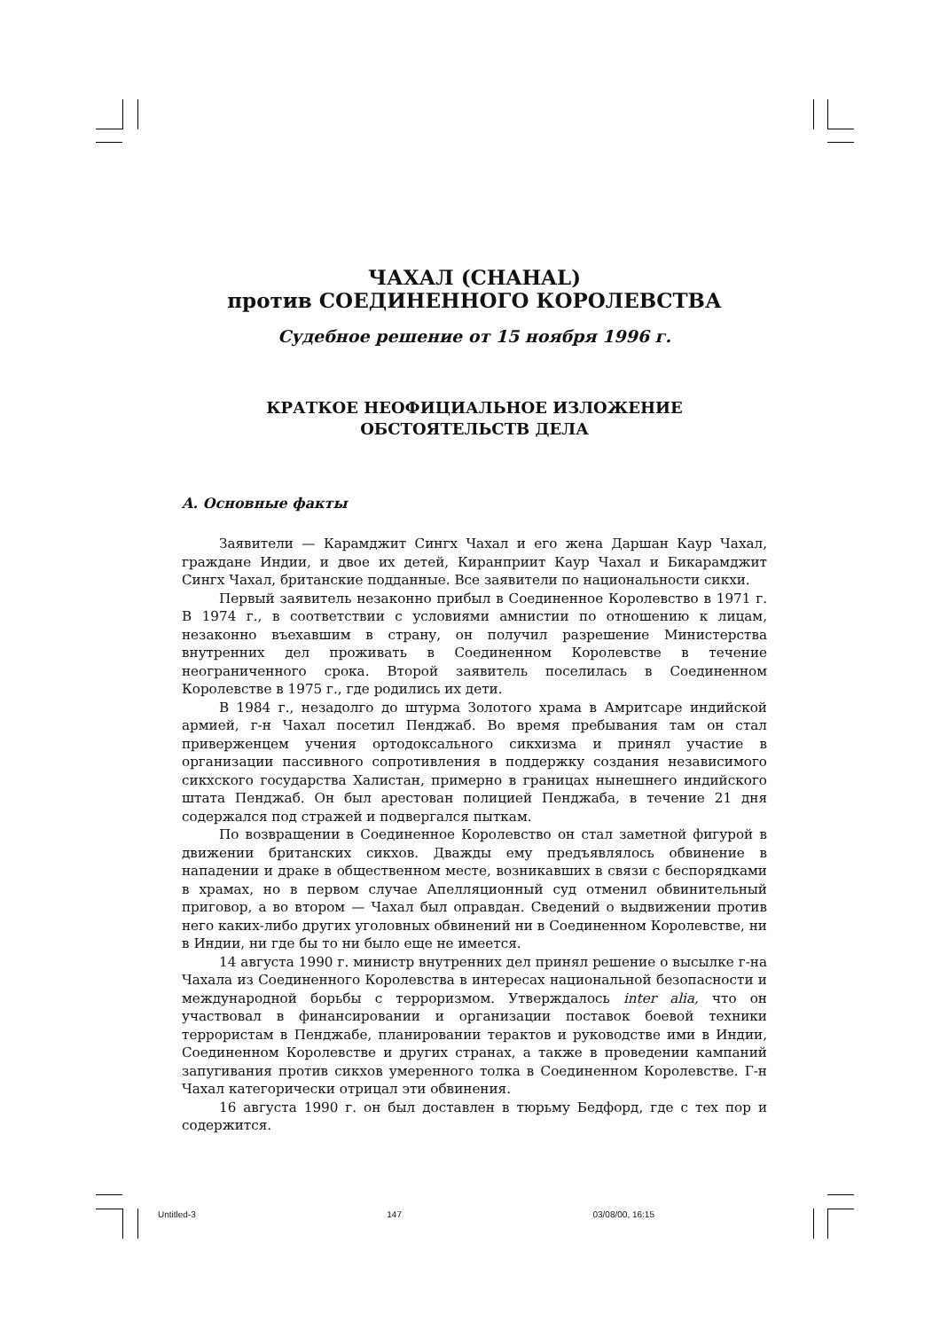ЧАХАЛ (CHAHAL)
против СОЕДИНЕННОГО КОРОЛЕВСТВА
Судебное решение от 15 ноября 1996 г.
КРАТКОЕ НЕОФИЦИАЛЬНОЕ ИЗЛОЖЕНИЕ
ОБСТОЯТЕЛЬСТВ ДЕЛА
A. Основные факты
Заявители — Карамджит Сингх Чахал и его жена Даршан Каур Чахал, граждане Индии, и двое их детей, Киранприит Каур Чахал и Бикарамджит Сингх Чахал, британские подданные. Все заявители по национальности сикхи.
Первый заявитель незаконно прибыл в Соединенное Королевство в 1971 г. В 1974 г., в соответствии с условиями амнистии по отношению к лицам, незаконно въехавшим в страну, он получил разрешение Министерства внутренних дел проживать в Соединенном Королевстве в течение неограниченного срока. Второй заявитель поселилась в Соединенном Королевстве в 1975 г., где родились их дети.
В 1984 г., незадолго до штурма Золотого храма в Амритсаре индийской армией, г-н Чахал посетил Пенджаб. Во время пребывания там он стал приверженцем учения ортодоксального сикхизма и принял участие в организации пассивного сопротивления в поддержку создания независимого сикхского государства Халистан, примерно в границах нынешнего индийского штата Пенджаб. Он был арестован полицией Пенджаба, в течение 21 дня содержался под стражей и подвергался пыткам.
По возвращении в Соединенное Королевство он стал заметной фигурой в движении британских сикхов. Дважды ему предъявлялось обвинение в нападении и драке в общественном месте, возникавших в связи с беспорядками в храмах, но в первом случае Апелляционный суд отменил обвинительный приговор, а во втором — Чахал был оправдан. Сведений о выдвижении против него каких-либо других уголовных обвинений ни в Соединенном Королевстве, ни в Индии, ни где бы то ни было еще не имеется.
14 августа 1990 г. министр внутренних дел принял решение о высылке г-на Чахала из Соединенного Королевства в интересах национальной безопасности и международной борьбы с терроризмом. Утверждалось inter alia, что он участвовал в финансировании и организации поставок боевой техники террористам в Пенджабе, планировании терактов и руководстве ими в Индии, Соединенном Королевстве и других странах, а также в проведении кампаний запугивания против сикхов умеренного толка в Соединенном Королевстве. Г-н Чахал категорически отрицал эти обвинения.
16 августа 1990 г. он был доставлен в тюрьму Бедфорд, где с тех пор и содержится.
Untitled-3 147 03/08/00, 16:15